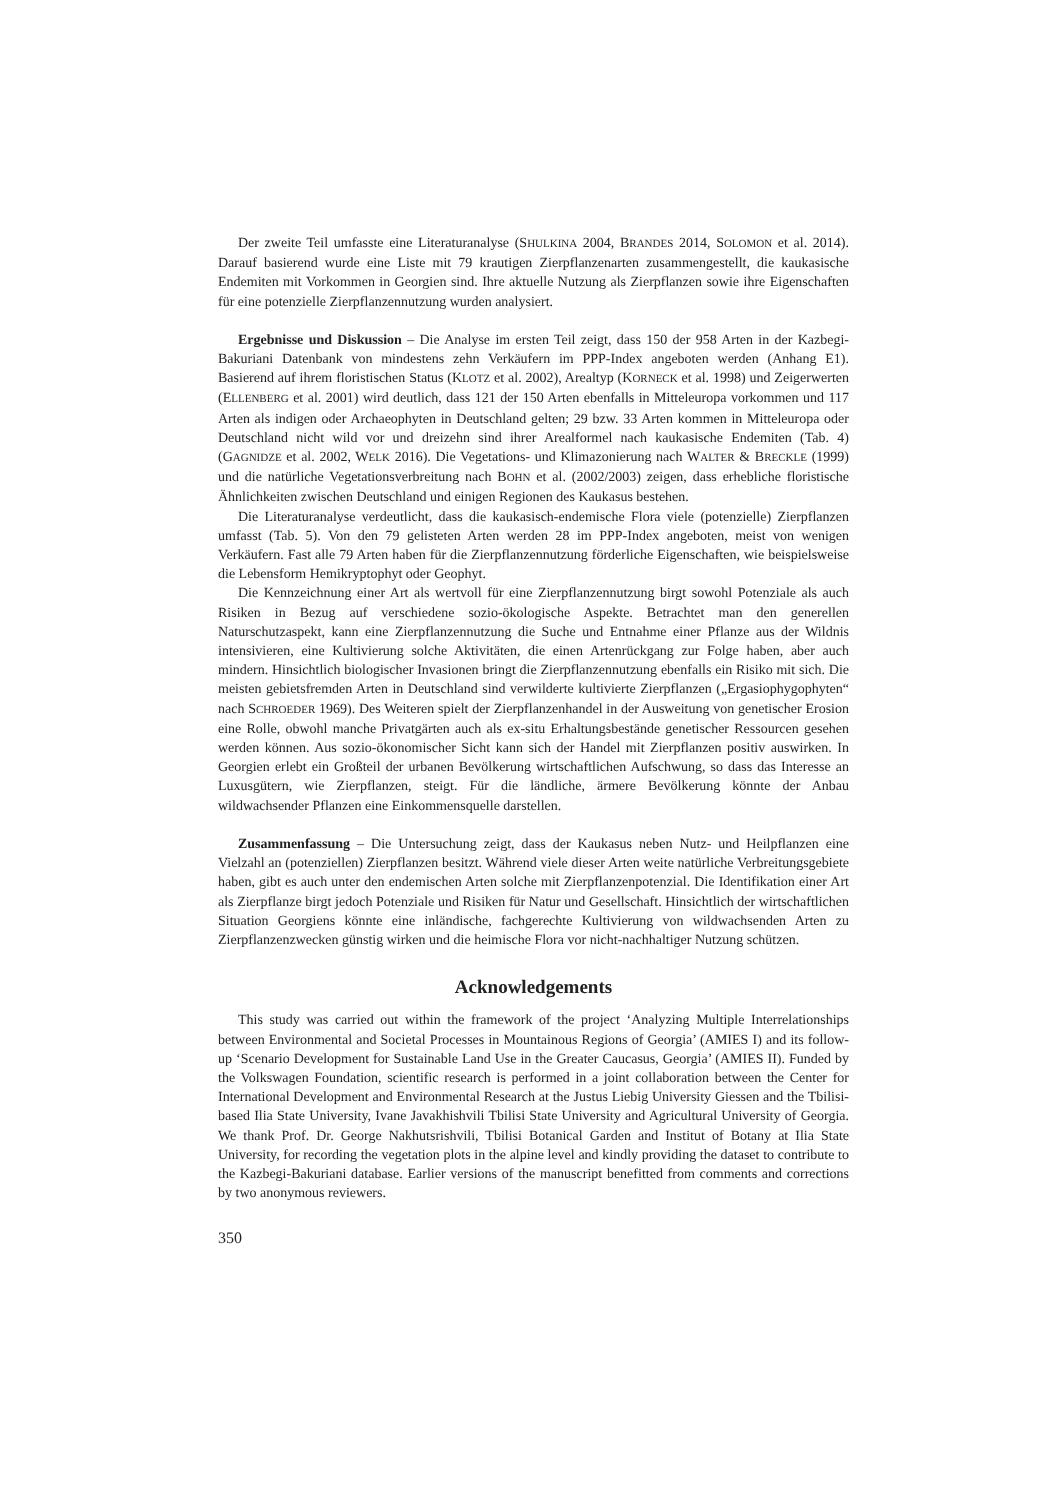Der zweite Teil umfasste eine Literaturanalyse (SHULKINA 2004, BRANDES 2014, SOLOMON et al. 2014). Darauf basierend wurde eine Liste mit 79 krautigen Zierpflanzenarten zusammengestellt, die kaukasische Endemiten mit Vorkommen in Georgien sind. Ihre aktuelle Nutzung als Zierpflanzen sowie ihre Eigenschaften für eine potenzielle Zierpflanzennutzung wurden analysiert.
Ergebnisse und Diskussion – Die Analyse im ersten Teil zeigt, dass 150 der 958 Arten in der Kazbegi-Bakuriani Datenbank von mindestens zehn Verkäufern im PPP-Index angeboten werden (Anhang E1). Basierend auf ihrem floristischen Status (KLOTZ et al. 2002), Arealtyp (KORNECK et al. 1998) und Zeigerwerten (ELLENBERG et al. 2001) wird deutlich, dass 121 der 150 Arten ebenfalls in Mitteleuropa vorkommen und 117 Arten als indigen oder Archaeophyten in Deutschland gelten; 29 bzw. 33 Arten kommen in Mitteleuropa oder Deutschland nicht wild vor und dreizehn sind ihrer Arealformel nach kaukasische Endemiten (Tab. 4) (GAGNIDZE et al. 2002, WELK 2016). Die Vegetations- und Klimazonierung nach WALTER & BRECKLE (1999) und die natürliche Vegetationsverbreitung nach BOHN et al. (2002/2003) zeigen, dass erhebliche floristische Ähnlichkeiten zwischen Deutschland und einigen Regionen des Kaukasus bestehen.
Die Literaturanalyse verdeutlicht, dass die kaukasisch-endemische Flora viele (potenzielle) Zierpflanzen umfasst (Tab. 5). Von den 79 gelisteten Arten werden 28 im PPP-Index angeboten, meist von wenigen Verkäufern. Fast alle 79 Arten haben für die Zierpflanzennutzung förderliche Eigenschaften, wie beispielsweise die Lebensform Hemikryptophyt oder Geophyt.
Die Kennzeichnung einer Art als wertvoll für eine Zierpflanzennutzung birgt sowohl Potenziale als auch Risiken in Bezug auf verschiedene sozio-ökologische Aspekte. Betrachtet man den generellen Naturschutzaspekt, kann eine Zierpflanzennutzung die Suche und Entnahme einer Pflanze aus der Wildnis intensivieren, eine Kultivierung solche Aktivitäten, die einen Artenrückgang zur Folge haben, aber auch mindern. Hinsichtlich biologischer Invasionen bringt die Zierpflanzennutzung ebenfalls ein Risiko mit sich. Die meisten gebietsfremden Arten in Deutschland sind verwilderte kultivierte Zierpflanzen („Ergasiophygophyten“ nach SCHROEDER 1969). Des Weiteren spielt der Zierpflanzenhandel in der Ausweitung von genetischer Erosion eine Rolle, obwohl manche Privatgärten auch als ex-situ Erhaltungsbestände genetischer Ressourcen gesehen werden können. Aus sozio-ökonomischer Sicht kann sich der Handel mit Zierpflanzen positiv auswirken. In Georgien erlebt ein Großteil der urbanen Bevölkerung wirtschaftlichen Aufschwung, so dass das Interesse an Luxusgütern, wie Zierpflanzen, steigt. Für die ländliche, ärmere Bevölkerung könnte der Anbau wildwachsender Pflanzen eine Einkommensquelle darstellen.
Zusammenfassung – Die Untersuchung zeigt, dass der Kaukasus neben Nutz- und Heilpflanzen eine Vielzahl an (potenziellen) Zierpflanzen besitzt. Während viele dieser Arten weite natürliche Verbreitungsgebiete haben, gibt es auch unter den endemischen Arten solche mit Zierpflanzenpotenzial. Die Identifikation einer Art als Zierpflanze birgt jedoch Potenziale und Risiken für Natur und Gesellschaft. Hinsichtlich der wirtschaftlichen Situation Georgiens könnte eine inländische, fachgerechte Kultivierung von wildwachsenden Arten zu Zierpflanzenzwecken günstig wirken und die heimische Flora vor nicht-nachhaltiger Nutzung schützen.
Acknowledgements
This study was carried out within the framework of the project ‘Analyzing Multiple Interrelationships between Environmental and Societal Processes in Mountainous Regions of Georgia’ (AMIES I) and its follow-up ‘Scenario Development for Sustainable Land Use in the Greater Caucasus, Georgia’ (AMIES II). Funded by the Volkswagen Foundation, scientific research is performed in a joint collaboration between the Center for International Development and Environmental Research at the Justus Liebig University Giessen and the Tbilisi-based Ilia State University, Ivane Javakhishvili Tbilisi State University and Agricultural University of Georgia. We thank Prof. Dr. George Nakhutsrishvili, Tbilisi Botanical Garden and Institut of Botany at Ilia State University, for recording the vegetation plots in the alpine level and kindly providing the dataset to contribute to the Kazbegi-Bakuriani database. Earlier versions of the manuscript benefitted from comments and corrections by two anonymous reviewers.
350